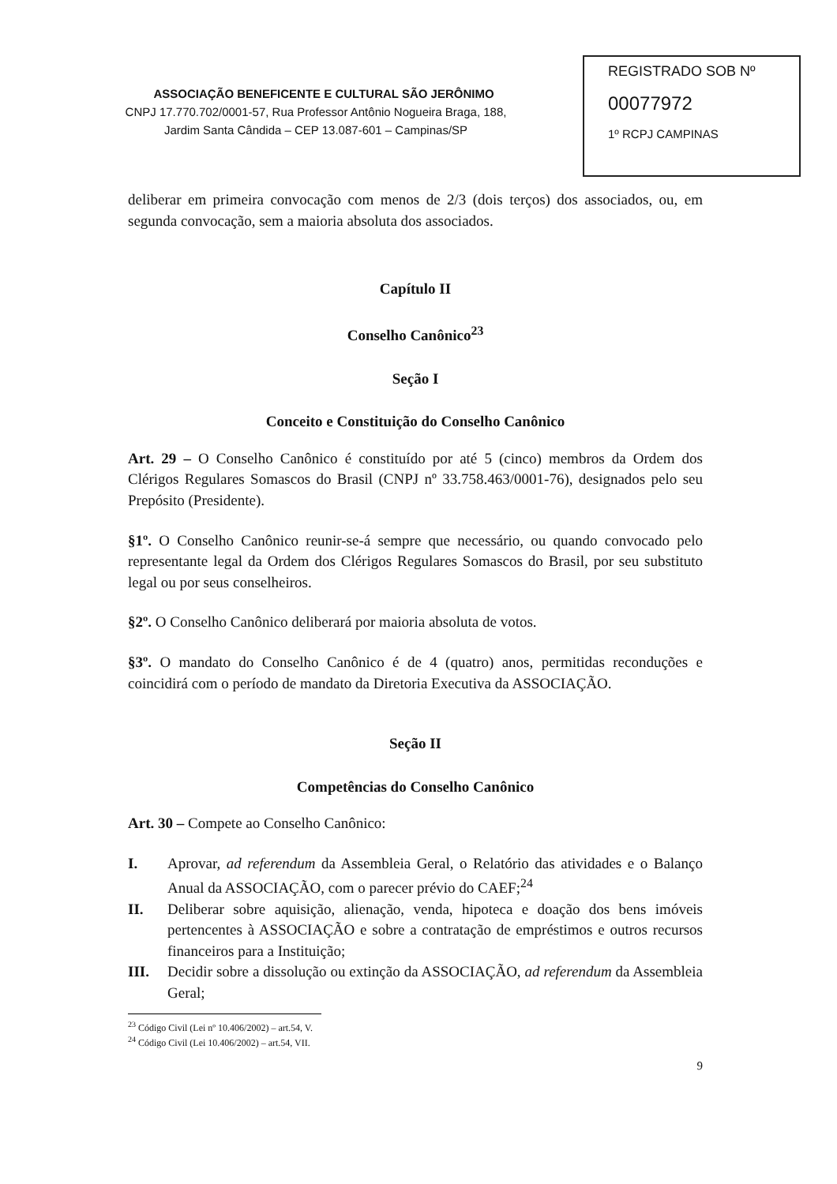REGISTRADO SOB Nº
00077972
1º RCPJ CAMPINAS
ASSOCIAÇÃO BENEFICENTE E CULTURAL SÃO JERÔNIMO
CNPJ 17.770.702/0001-57, Rua Professor Antônio Nogueira Braga, 188,
Jardim Santa Cândida – CEP 13.087-601 – Campinas/SP
deliberar em primeira convocação com menos de 2/3 (dois terços) dos associados, ou, em segunda convocação, sem a maioria absoluta dos associados.
Capítulo II
Conselho Canônico<sup>23</sup>
Seção I
Conceito e Constituição do Conselho Canônico
Art. 29 – O Conselho Canônico é constituído por até 5 (cinco) membros da Ordem dos Clérigos Regulares Somascos do Brasil (CNPJ nº 33.758.463/0001-76), designados pelo seu Prepósito (Presidente).
§1º. O Conselho Canônico reunir-se-á sempre que necessário, ou quando convocado pelo representante legal da Ordem dos Clérigos Regulares Somascos do Brasil, por seu substituto legal ou por seus conselheiros.
§2º. O Conselho Canônico deliberará por maioria absoluta de votos.
§3º. O mandato do Conselho Canônico é de 4 (quatro) anos, permitidas reconduções e coincidirá com o período de mandato da Diretoria Executiva da ASSOCIAÇÃO.
Seção II
Competências do Conselho Canônico
Art. 30 – Compete ao Conselho Canônico:
I. Aprovar, ad referendum da Assembleia Geral, o Relatório das atividades e o Balanço Anual da ASSOCIAÇÃO, com o parecer prévio do CAEF;<sup>24</sup>
II. Deliberar sobre aquisição, alienação, venda, hipoteca e doação dos bens imóveis pertencentes à ASSOCIAÇÃO e sobre a contratação de empréstimos e outros recursos financeiros para a Instituição;
III. Decidir sobre a dissolução ou extinção da ASSOCIAÇÃO, ad referendum da Assembleia Geral;
<sup>23</sup> Código Civil (Lei nº 10.406/2002) – art.54, V.
<sup>24</sup> Código Civil (Lei 10.406/2002) – art.54, VII.
9